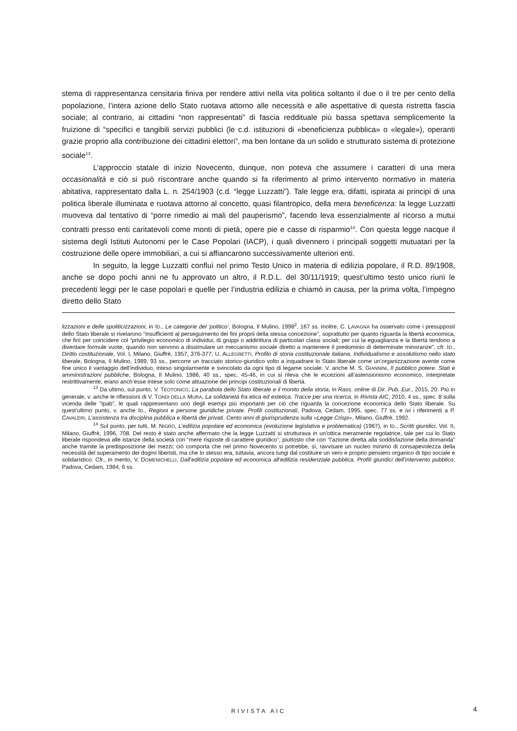stema di rappresentanza censitaria finiva per rendere attivi nella vita politica soltanto il due o il tre per cento della popolazione, l’intera azione dello Stato ruotava attorno alle necessità e alle aspettative di questa ristretta fascia sociale; al contrario, ai cittadini “non rappresentati” di fascia redditua­le più bassa spettava semplicemente la fruizione di “specifici e tangibili servizi pubblici (le c.d. istituzioni di «beneficienza pubblica» o «legale»), operanti grazie proprio alla contribuzione dei cittadini elettori”, ma ben lontane da un solido e strutturato sistema di protezione sociale<sup>13</sup>.
L’approccio statale di inizio Novecento, dunque, non poteva che assumere i caratteri di una mera occasionalità e ciò si può riscontrare anche quando si fa riferimento al primo intervento normativo in materia abitativa, rappresentato dalla L. n. 254/1903 (c.d. “legge Luzzatti”). Tale legge era, difatti, ispirata ai principi di una politica liberale illuminata e ruotava attorno al concetto, quasi filantropico, della mera beneficenza: la legge Luzzatti muoveva dal tentativo di “porre rimedio ai mali del pauperismo”, facendo leva essenzialmente al ricorso a mutui contratti presso enti caritatevoli come monti di pietà, opere pie e casse di risparmio<sup>14</sup>. Con questa legge nacque il sistema degli Istituti Autonomi per le Case Popolari (IACP), i quali divennero i principali soggetti mutuatari per la costruzione delle opere immobiliari, a cui si affiancarono successivamente ulteriori enti.
In seguito, la legge Luzzatti confluì nel primo Testo Unico in materia di edilizia popolare, il R.D. 89/1908, anche se dopo pochi anni ne fu approvato un altro, il R.D.L. del 30/11/1919; quest’ultimo testo unico riunì le precedenti leggi per le case popolari e quelle per l’industria edilizia e chiamò in causa, per la prima volta, l’impegno diretto dello Stato
lizzazioni e delle spoliticizzazioni, in ID., Le categorie del ‘politico’, Bologna, Il Mulino, 1998<sup>2</sup>, 167 ss. Inoltre, C. LAVAGNA ha osservato come i presupposti dello Stato liberale si rivelarono “insufficienti al perseguimento dei fini proprii della stessa concezione”, soprattutto per quanto riguarda la libertà economica, che finì per coincidere col “privilegio economico di individui, di gruppi o addirittura di particolari classi sociali; per cui la eguaglianza e la libertà tendono a diventare formule vuote, quando non servono a dissimulare un meccanismo sociale diretto a mantenere il predominio di determinate minoranze”, cfr. ID., Diritto costituzionale, Vol. I, Milano, Giuffrè, 1957, 376-377; U. ALLEGRETTI, Profilo di storia costituzionale italiana. Individualismo e assolutismo nello stato liberale, Bologna, Il Mulino, 1989, 93 ss., percorre un tracciato storico-giuridico volto a inquadrare lo Stato liberale come un’organizzazione avente come fine unico il vantaggio dell’individuo, inteso singolarmente e svincolato da ogni tipo di legame sociale. V. anche M. S. GIANNINI, Il pubblico potere. Stati e amministrazioni pubbliche, Bologna, Il Mulino, 1986, 40 ss., spec. 45-46, in cui si rileva che le eccezioni all’astensionismo economico, interpretate restrittivamente, erano anch’esse intese solo come attuazione dei principi costituzionali di libertà.
<sup>13</sup> Da ultimo, sul punto, V. TEOTONICO, La parabola dello Stato liberale e il monito della storia, in Rass. online di Dir. Pub. Eur., 2015, 20. Più in generale, v. anche le riflessioni di V. TONDI DELLA MURA, La solidarietà fra etica ed estetica. Tracce per una ricerca, in Rivista AIC, 2010, 4 ss., spec. 8 sulla vicenda delle “Ipab”, le quali rappresentano uno degli esempi più importanti per ciò che riguarda la concezione economica dello Stato liberale. Su quest’ultimo punto, v. anche ID., Regioni e persone giuridiche private. Profili costituzionali, Padova, Cedam, 1995, spec. 77 ss. e ivi i riferimenti a P. CAVALERI, L’assistenza tra disciplina pubblica e libertà dei privati. Cento anni di giurisprudenza sulla «Legge Crispi», Milano, Giuffrè, 1992.
<sup>14</sup> Sul punto, per tutti, M. NIGRO, L’edilizia popolare ed economica (evoluzione legislativa e problematica) (1967), in ID., Scritti giuridici, Vol. II, Milano, Giuffrè, 1996, 708. Del resto è stato anche affermato che la legge Luzzatti si strutturava in un’ottica meramente regolatrice, tale per cui lo Stato liberale rispondeva alle istanze della società con “mere risposte di carattere giuridico”, piuttosto che con “l’azione diretta alla soddisfazione della domanda” anche tramite la predisposizione dei mezzi; ciò comporta che nel primo Novecento si potrebbe, sì, ravvisare un nucleo minimo di consapevolezza della necessità del superamento dei dogmi liberisti, ma che lo stesso era, tuttavia, ancora lungi dal costituire un vero e proprio pensiero organico di tipo sociale e solidaristico. Cfr., in merito, V. DOMENICHELLI, Dall’edilizia popolare ed economica all’edilizia residenziale pubblica. Profili giuridici dell’intervento pubblico, Padova, Cedam, 1984, 6 ss.
RIVISTA AIC 4